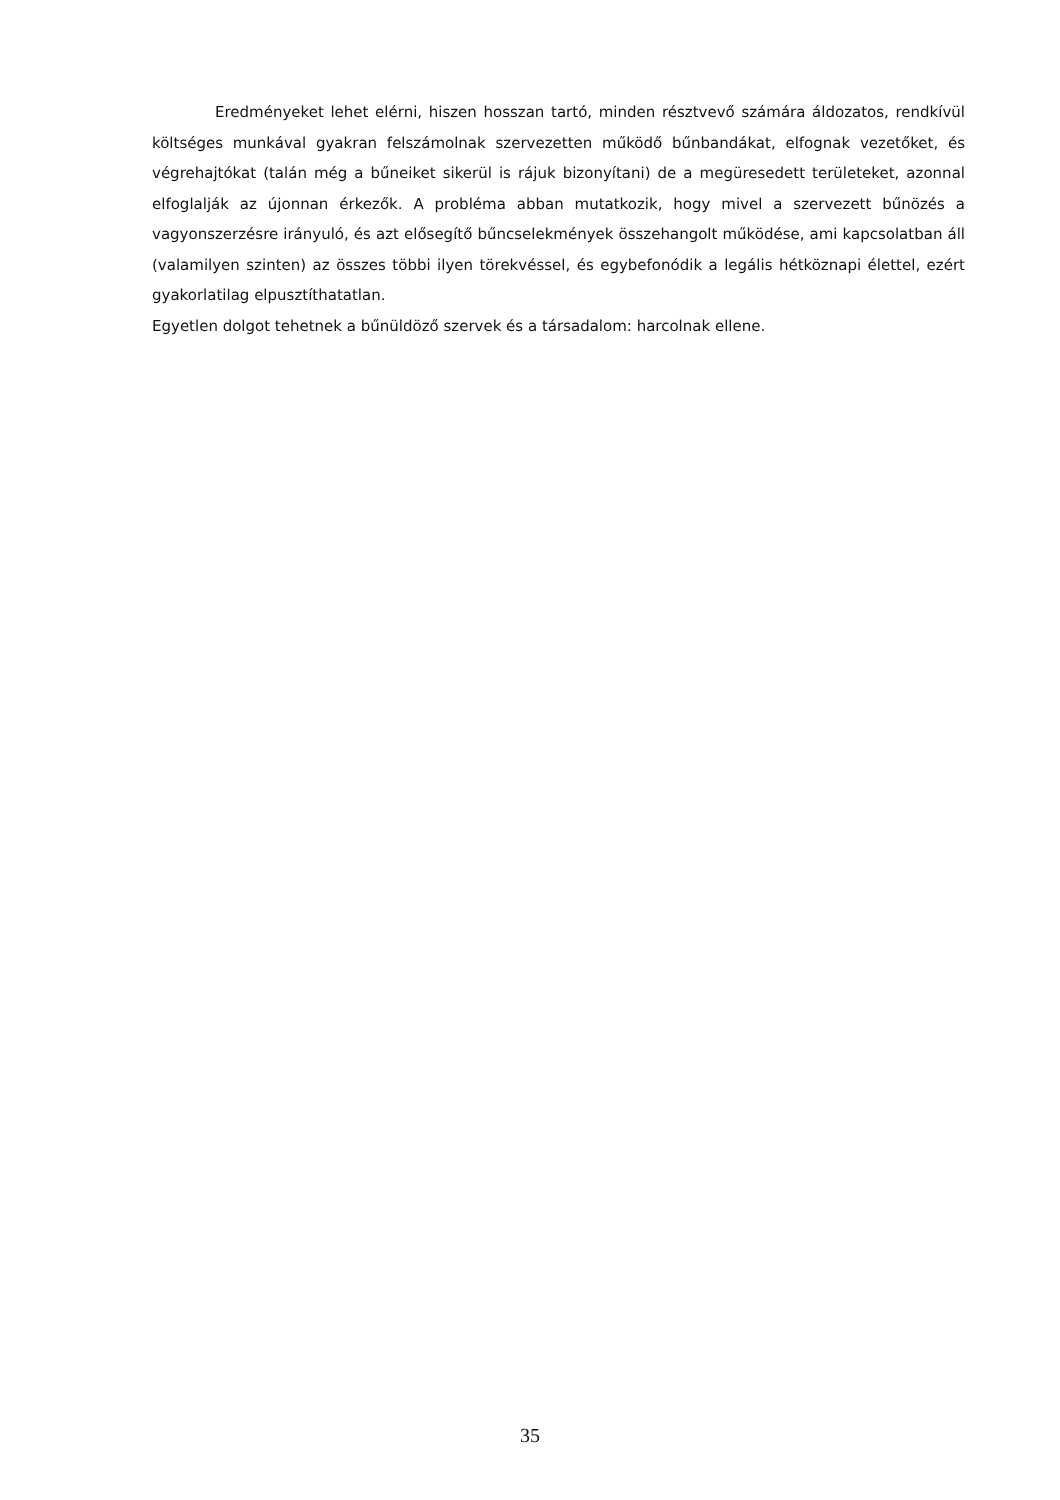Eredményeket lehet elérni, hiszen hosszan tartó, minden résztvevő számára áldozatos, rendkívül költséges munkával gyakran felszámolnak szervezetten működő bűnbandákat, elfognak vezetőket, és végrehajtókat (talán még a bűneiket sikerül is rájuk bizonyítani) de a megüresedett területeket, azonnal elfoglalják az újonnan érkezők. A probléma abban mutatkozik, hogy mivel a szervezett bűnözés a vagyonszerzésre irányuló, és azt elősegítő bűncselekmények összehangolt működése, ami kapcsolatban áll (valamilyen szinten) az összes többi ilyen törekvéssel, és egybefonódik a legális hétköznapi élettel, ezért gyakorlatilag elpusztíthatatlan.
Egyetlen dolgot tehetnek a bűnüldöző szervek és a társadalom: harcolnak ellene.
35